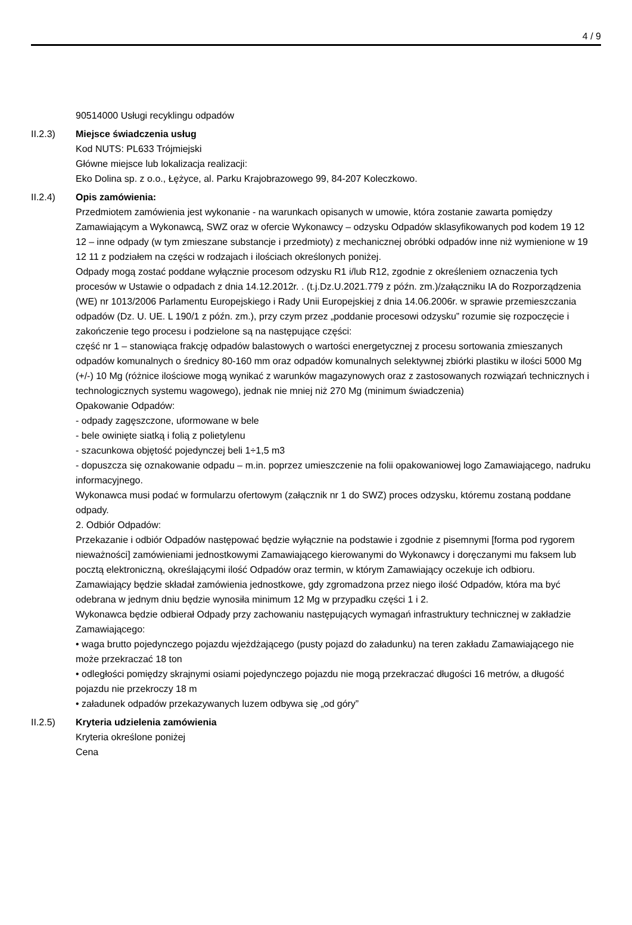4 / 9
90514000 Usługi recyklingu odpadów
II.2.3) Miejsce świadczenia usług
Kod NUTS: PL633 Trójmiejski
Główne miejsce lub lokalizacja realizacji:
Eko Dolina sp. z o.o., Łężyce, al. Parku Krajobrazowego 99, 84-207 Koleczkowo.
II.2.4) Opis zamówienia:
Przedmiotem zamówienia jest wykonanie - na warunkach opisanych w umowie, która zostanie zawarta pomiędzy Zamawiającym a Wykonawcą, SWZ oraz w ofercie Wykonawcy – odzysku Odpadów sklasyfikowanych pod kodem 19 12 12 – inne odpady (w tym zmieszane substancje i przedmioty) z mechanicznej obróbki odpadów inne niż wymienione w 19 12 11 z podziałem na części w rodzajach i ilościach określonych poniżej.
Odpady mogą zostać poddane wyłącznie procesom odzysku R1 i/lub R12, zgodnie z określeniem oznaczenia tych procesów w Ustawie o odpadach z dnia 14.12.2012r. . (t.j.Dz.U.2021.779 z późn. zm.)/załączniku IA do Rozporządzenia (WE) nr 1013/2006 Parlamentu Europejskiego i Rady Unii Europejskiej z dnia 14.06.2006r. w sprawie przemieszczania odpadów (Dz. U. UE. L 190/1 z późn. zm.), przy czym przez „poddanie procesowi odzysku” rozumie się rozpoczęcie i zakończenie tego procesu i podzielone są na następujące części:
część nr 1 – stanowiąca frakcję odpadów balastowych o wartości energetycznej z procesu sortowania zmieszanych odpadów komunalnych o średnicy 80-160 mm oraz odpadów komunalnych selektywnej zbiórki plastiku w ilości 5000 Mg (+/-) 10 Mg (różnice ilościowe mogą wynikać z warunków magazynowych oraz z zastosowanych rozwiązań technicznych i technologicznych systemu wagowego), jednak nie mniej niż 270 Mg (minimum świadczenia)
Opakowanie Odpadów:
- odpady zagęszczone, uformowane w bele
- bele owinięte siatką i folią z polietylenu
- szacunkowa objętość pojedynczej beli 1÷1,5 m3
- dopuszcza się oznakowanie odpadu – m.in. poprzez umieszczenie na folii opakowaniowej logo Zamawiającego, nadruku informacyjnego.
Wykonawca musi podać w formularzu ofertowym (załącznik nr 1 do SWZ) proces odzysku, któremu zostaną poddane odpady.
2. Odbiór Odpadów:
Przekazanie i odbiór Odpadów następować będzie wyłącznie na podstawie i zgodnie z pisemnymi [forma pod rygorem nieważności] zamówieniami jednostkowymi Zamawiającego kierowanymi do Wykonawcy i doręczanymi mu faksem lub pocztą elektroniczną, określającymi ilość Odpadów oraz termin, w którym Zamawiający oczekuje ich odbioru.
Zamawiający będzie składał zamówienia jednostkowe, gdy zgromadzona przez niego ilość Odpadów, która ma być odebrana w jednym dniu będzie wynosiła minimum 12 Mg w przypadku części 1 i 2.
Wykonawca będzie odbierał Odpady przy zachowaniu następujących wymagań infrastruktury technicznej w zakładzie Zamawiającego:
• waga brutto pojedynczego pojazdu wjeżdżającego (pusty pojazd do załadunku) na teren zakładu Zamawiającego nie może przekraczać 18 ton
• odległości pomiędzy skrajnymi osiami pojedynczego pojazdu nie mogą przekraczać długości 16 metrów, a długość pojazdu nie przekroczy 18 m
• załadunek odpadów przekazywanych luzem odbywa się „od góry”
II.2.5) Kryteria udzielenia zamówienia
Kryteria określone poniżej
Cena